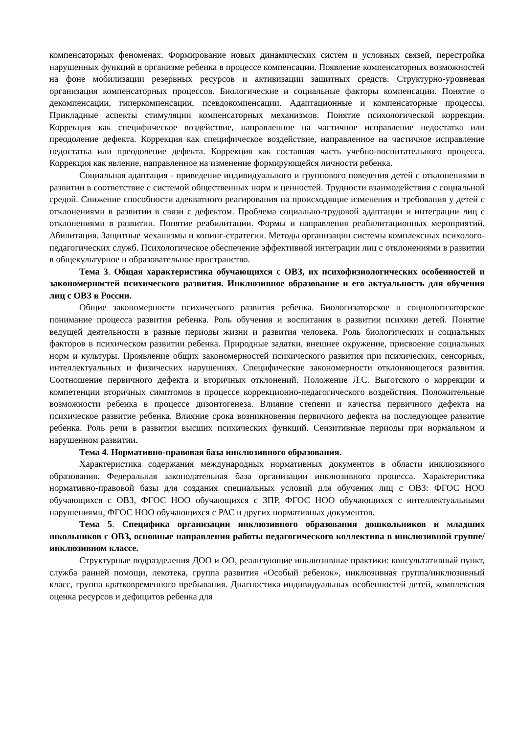компенсаторных феноменах. Формирование новых динамических систем и условных связей, перестройка нарушенных функций в организме ребенка в процессе компенсации. Появление компенсаторных возможностей на фоне мобилизации резервных ресурсов и активизации защитных средств. Структурно-уровневая организация компенсаторных процессов. Биологические и социальные факторы компенсации. Понятие о декомпенсации, гиперкомпенсации, псевдокомпенсации. Адаптационные и компенсаторные процессы. Прикладные аспекты стимуляции компенсаторных механизмов. Понятие психологической коррекции. Коррекция как специфическое воздействие, направленное на частичное исправление недостатка или преодоление дефекта. Коррекция как специфическое воздействие, направленное на частичное исправление недостатка или преодоление дефекта. Коррекция как составная часть учебно-воспитательного процесса. Коррекция как явление, направленное на изменение формирующейся личности ребенка.
Социальная адаптация - приведение индивидуального и группового поведения детей с отклонениями в развитии в соответствие с системой общественных норм и ценностей. Трудности взаимодействия с социальной средой. Снижение способности адекватного реагирования на происходящие изменения и требования у детей с отклонениями в развитии в связи с дефектом. Проблема социально-трудовой адаптации и интеграции лиц с отклонениями в развитии. Понятие реабилитации. Формы и направления реабилитационных мероприятий. Абилитация. Защитные механизмы и копинг-стратегии. Методы организации системы комплексных психолого-педагогических служб. Психологическое обеспечение эффективной интеграции лиц с отклонениями в развитии в общекультурное и образовательное пространство.
Тема 3. Общая характеристика обучающихся с ОВЗ, их психофизиологических особенностей и закономерностей психического развития. Инклюзивное образование и его актуальность для обучения лиц с ОВЗ в России.
Общие закономерности психического развития ребенка. Биологизаторское и социологизаторское понимание процесса развития ребенка. Роль обучения и воспитания в развитии психики детей. Понятие ведущей деятельности в разные периоды жизни и развития человека. Роль биологических и социальных факторов в психическом развитии ребенка. Природные задатки, внешнее окружение, присвоение социальных норм и культуры. Проявление общих закономерностей психического развития при психических, сенсорных, интеллектуальных и физических нарушениях. Специфические закономерности отклоняющегося развития. Соотношение первичного дефекта и вторичных отклонений. Положение Л.С. Выготского о коррекции и компетенции вторичных симптомов в процессе коррекционно-педагогического воздействия. Положительные возможности ребенка в процессе дизонтогенеза. Влияние степени и качества первичного дефекта на психическое развитие ребенка. Влияние срока возникновения первичного дефекта на последующее развитие ребенка. Роль речи в развитии высших психических функций. Сензитивные периоды при нормальном и нарушенном развитии.
Тема 4. Нормативно-правовая база инклюзивного образования.
Характеристика содержания международных нормативных документов в области инклюзивного образования. Федеральная законодательная база организации инклюзивного процесса. Характеристика нормативно-правовой базы для создания специальных условий для обучения лиц с ОВЗ: ФГОС НОО обучающихся с ОВЗ, ФГОС НОО обучающихся с ЗПР, ФГОС НОО обучающихся с интеллектуальными нарушениями, ФГОС НОО обучающихся с РАС и других нормативных документов.
Тема 5. Специфика организации инклюзивного образования дошкольников и младших школьников с ОВЗ, основные направления работы педагогического коллектива в инклюзивной группе/инклюзивном классе.
Структурные подразделения ДОО и ОО, реализующие инклюзивные практики: консультативный пункт, служба ранней помощи, лекотека, группа развития «Особый ребенок», инклюзивная группа/инклюзивный класс, группа кратковременного пребывания. Диагностика индивидуальных особенностей детей, комплексная оценка ресурсов и дефицитов ребенка для